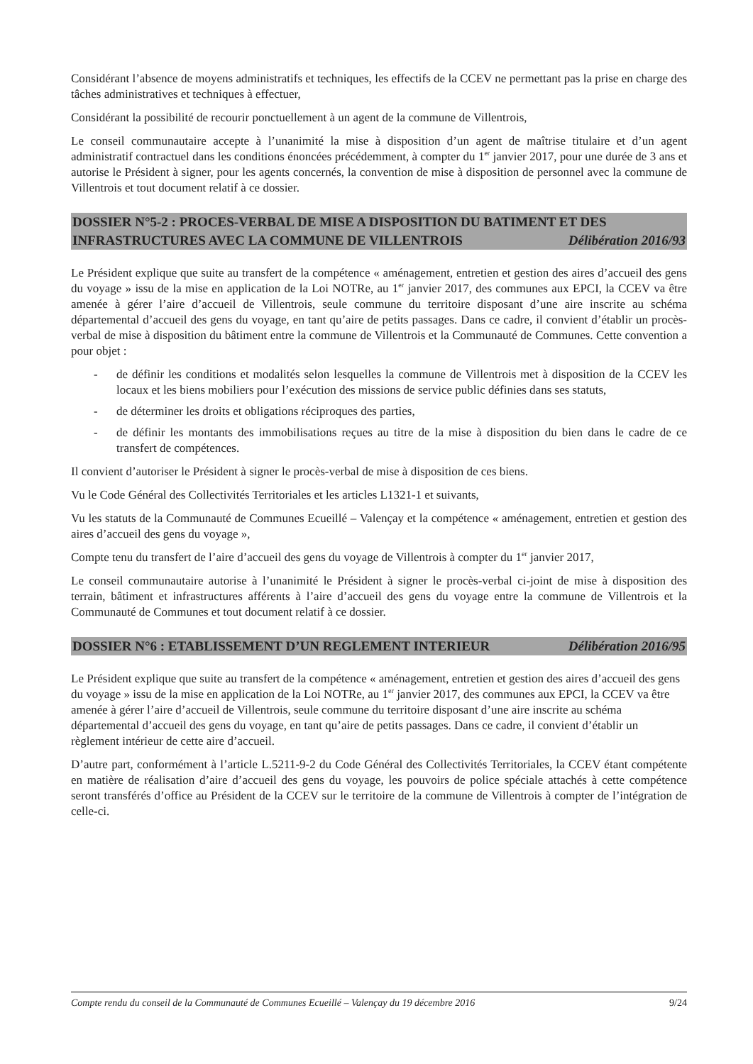Considérant l’absence de moyens administratifs et techniques, les effectifs de la CCEV ne permettant pas la prise en charge des tâches administratives et techniques à effectuer,
Considérant la possibilité de recourir ponctuellement à un agent de la commune de Villentrois,
Le conseil communautaire accepte à l’unanimité la mise à disposition d’un agent de maîtrise titulaire et d’un agent administratif contractuel dans les conditions énoncées précédemment, à compter du 1<sup>er</sup> janvier 2017, pour une durée de 3 ans et autorise le Président à signer, pour les agents concernés, la convention de mise à disposition de personnel avec la commune de Villentrois et tout document relatif à ce dossier.
DOSSIER N°5-2 : PROCES-VERBAL DE MISE A DISPOSITION DU BATIMENT ET DES INFRASTRUCTURES AVEC LA COMMUNE DE VILLENTROIS Délibération 2016/93
Le Président explique que suite au transfert de la compétence « aménagement, entretien et gestion des aires d’accueil des gens du voyage » issu de la mise en application de la Loi NOTRe, au 1<sup>er</sup> janvier 2017, des communes aux EPCI, la CCEV va être amenée à gérer l’aire d’accueil de Villentrois, seule commune du territoire disposant d’une aire inscrite au schéma départemental d’accueil des gens du voyage, en tant qu’aire de petits passages. Dans ce cadre, il convient d’établir un procès-verbal de mise à disposition du bâtiment entre la commune de Villentrois et la Communauté de Communes. Cette convention a pour objet :
- de définir les conditions et modalités selon lesquelles la commune de Villentrois met à disposition de la CCEV les locaux et les biens mobiliers pour l’exécution des missions de service public définies dans ses statuts,
- de déterminer les droits et obligations réciproques des parties,
- de définir les montants des immobilisations reçues au titre de la mise à disposition du bien dans le cadre de ce transfert de compétences.
Il convient d’autoriser le Président à signer le procès-verbal de mise à disposition de ces biens.
Vu le Code Général des Collectivités Territoriales et les articles L1321-1 et suivants,
Vu les statuts de la Communauté de Communes Ecueillé – Valençay et la compétence « aménagement, entretien et gestion des aires d’accueil des gens du voyage »,
Compte tenu du transfert de l’aire d’accueil des gens du voyage de Villentrois à compter du 1<sup>er</sup> janvier 2017,
Le conseil communautaire autorise à l’unanimité le Président à signer le procès-verbal ci-joint de mise à disposition des terrain, bâtiment et infrastructures afférents à l’aire d’accueil des gens du voyage entre la commune de Villentrois et la Communauté de Communes et tout document relatif à ce dossier.
DOSSIER N°6 : ETABLISSEMENT D’UN REGLEMENT INTERIEUR Délibération 2016/95
Le Président explique que suite au transfert de la compétence « aménagement, entretien et gestion des aires d’accueil des gens du voyage » issu de la mise en application de la Loi NOTRe, au 1<sup>er</sup> janvier 2017, des communes aux EPCI, la CCEV va être amenée à gérer l’aire d’accueil de Villentrois, seule commune du territoire disposant d’une aire inscrite au schéma départemental d’accueil des gens du voyage, en tant qu’aire de petits passages. Dans ce cadre, il convient d’établir un règlement intérieur de cette aire d’accueil.
D’autre part, conformément à l’article L.5211-9-2 du Code Général des Collectivités Territoriales, la CCEV étant compétente en matière de réalisation d’aire d’accueil des gens du voyage, les pouvoirs de police spéciale attachés à cette compétence seront transférés d’office au Président de la CCEV sur le territoire de la commune de Villentrois à compter de l’intégration de celle-ci.
Compte rendu du conseil de la Communauté de Communes Ecueillé – Valençay du 19 décembre 2016 9/24